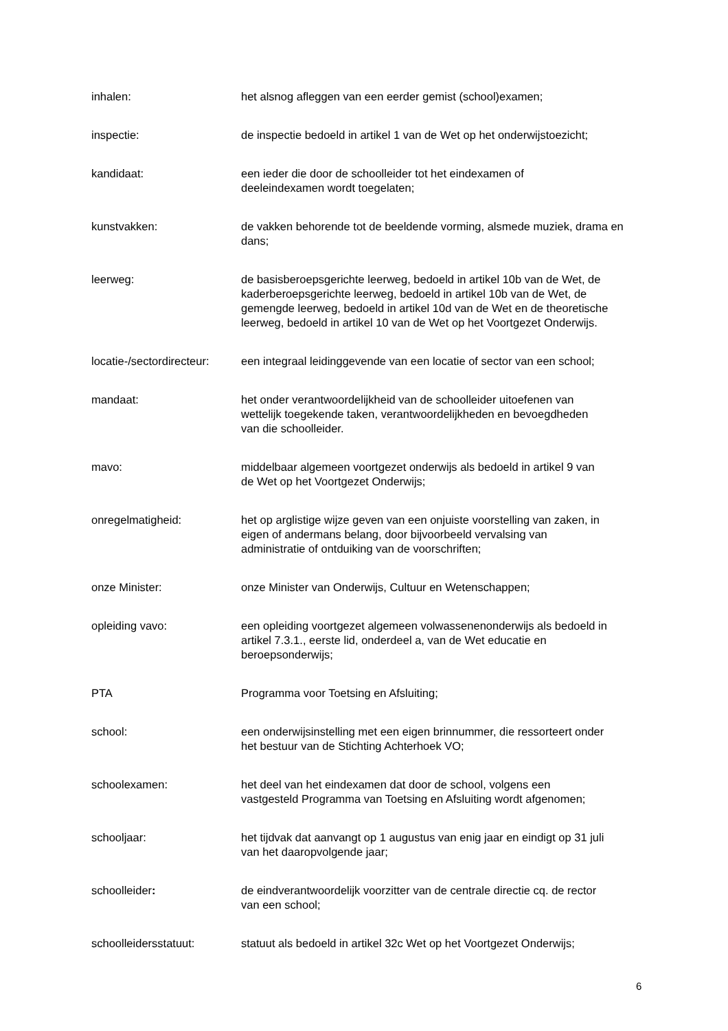inhalen: het alsnog afleggen van een eerder gemist (school)examen;
inspectie: de inspectie bedoeld in artikel 1 van de Wet op het onderwijstoezicht;
kandidaat: een ieder die door de schoolleider tot het eindexamen of
deeleindexamen wordt toegelaten;
kunstvakken: de vakken behorende tot de beeldende vorming, alsmede muziek, drama en dans;
leerweg: de basisberoepsgerichte leerweg, bedoeld in artikel 10b van de Wet, de kaderberoepsgerichte leerweg, bedoeld in artikel 10b van de Wet, de gemengde leerweg, bedoeld in artikel 10d van de Wet en de theoretische leerweg, bedoeld in artikel 10 van de Wet op het Voortgezet Onderwijs.
locatie-/sectordirecteur:
een integraal leidinggevende van een locatie of sector van een school;
mandaat: het onder verantwoordelijkheid van de schoolleider uitoefenen van
wettelijk toegekende taken, verantwoordelijkheden en bevoegdheden
van die schoolleider.
mavo: middelbaar algemeen voortgezet onderwijs als bedoeld in artikel 9 van
de Wet op het Voortgezet Onderwijs;
onregelmatigheid: het op arglistige wijze geven van een onjuiste voorstelling van zaken, in
eigen of andermans belang, door bijvoorbeeld vervalsing van
administratie of ontduiking van de voorschriften;
onze Minister: onze Minister van Onderwijs, Cultuur en Wetenschappen;
opleiding vavo: een opleiding voortgezet algemeen volwassenenonderwijs als bedoeld in
artikel 7.3.1., eerste lid, onderdeel a, van de Wet educatie en
beroepsonderwijs;
PTA Programma voor Toetsing en Afsluiting;
school: een onderwijsinstelling met een eigen brinnummer, die ressorteert onder
het bestuur van de Stichting Achterhoek VO;
schoolexamen: het deel van het eindexamen dat door de school, volgens een
vastgesteld Programma van Toetsing en Afsluiting wordt afgenomen;
schooljaar: het tijdvak dat aanvangt op 1 augustus van enig jaar en eindigt op 31 juli
van het daaropvolgende jaar;
schoolleider: de eindverantwoordelijk voorzitter van de centrale directie cq. de rector
van een school;
schoolleidersstatuut: statuut als bedoeld in artikel 32c Wet op het Voortgezet Onderwijs;
6